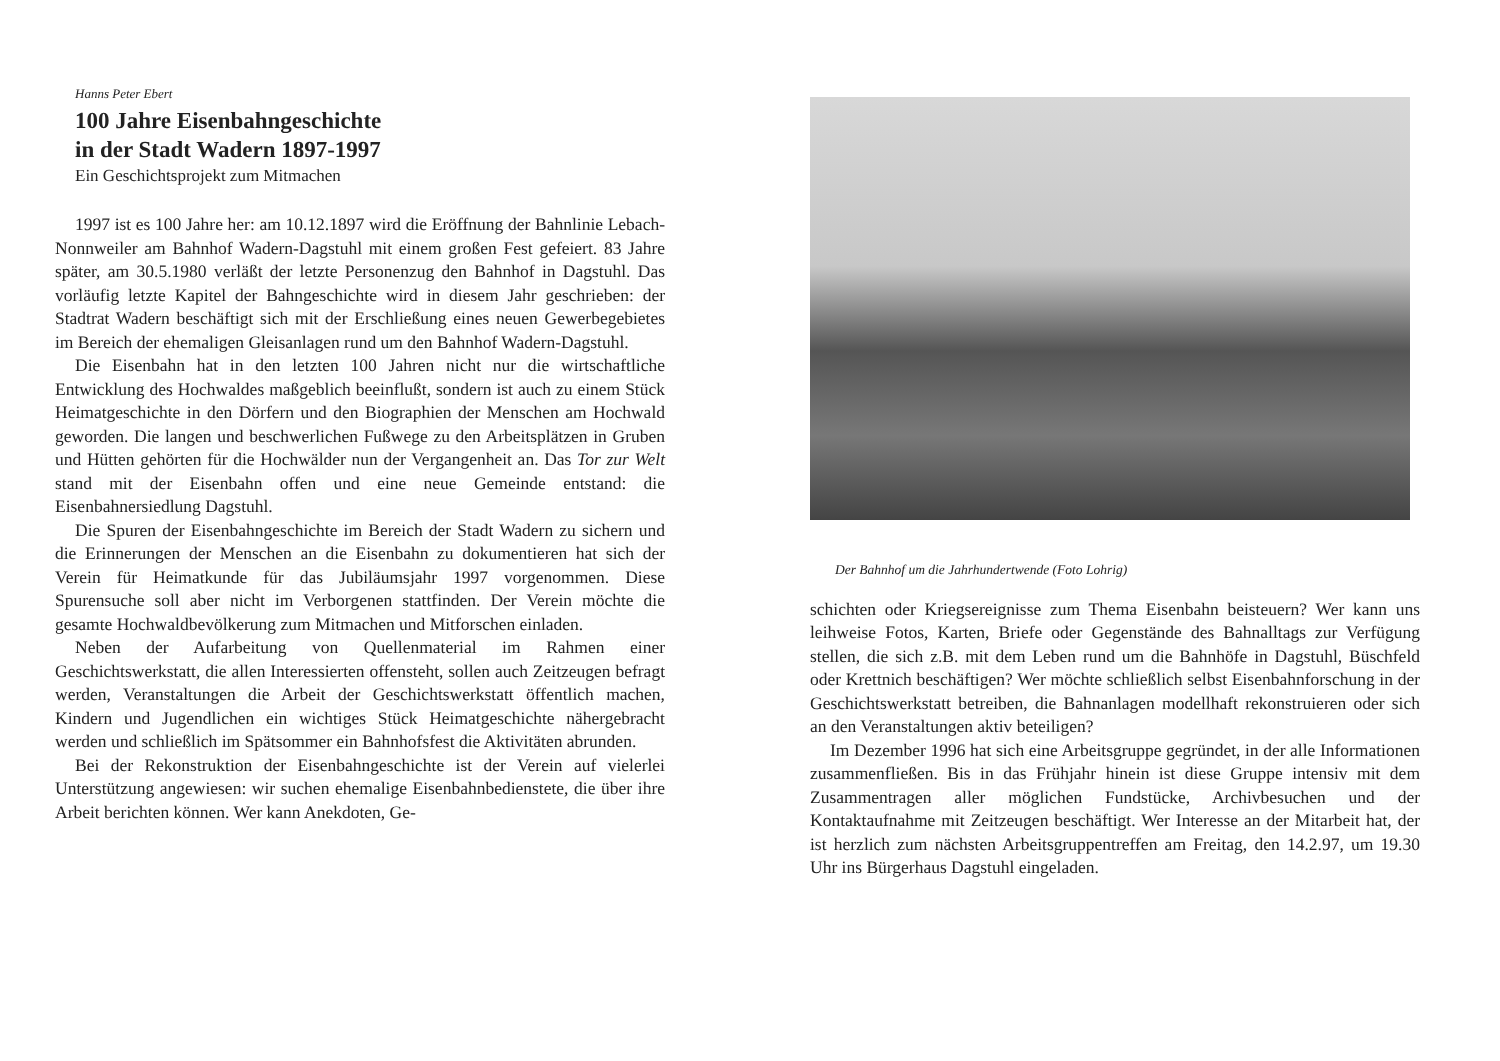Hanns Peter Ebert
100 Jahre Eisenbahngeschichte
in der Stadt Wadern 1897-1997
Ein Geschichtsprojekt zum Mitmachen
1997 ist es 100 Jahre her: am 10.12.1897 wird die Eröffnung der Bahnlinie Lebach-Nonnweiler am Bahnhof Wadern-Dagstuhl mit einem großen Fest gefeiert. 83 Jahre später, am 30.5.1980 verläßt der letzte Personenzug den Bahnhof in Dagstuhl. Das vorläufig letzte Kapitel der Bahngeschichte wird in diesem Jahr geschrieben: der Stadtrat Wadern beschäftigt sich mit der Erschließung eines neuen Gewerbegebietes im Bereich der ehemaligen Gleisanlagen rund um den Bahnhof Wadern-Dagstuhl.
Die Eisenbahn hat in den letzten 100 Jahren nicht nur die wirtschaftliche Entwicklung des Hochwaldes maßgeblich beeinflußt, sondern ist auch zu einem Stück Heimatgeschichte in den Dörfern und den Biographien der Menschen am Hochwald geworden. Die langen und beschwerlichen Fußwege zu den Arbeitsplätzen in Gruben und Hütten gehörten für die Hochwälder nun der Vergangenheit an. Das Tor zur Welt stand mit der Eisenbahn offen und eine neue Gemeinde entstand: die Eisenbahnersiedlung Dagstuhl.
Die Spuren der Eisenbahngeschichte im Bereich der Stadt Wadern zu sichern und die Erinnerungen der Menschen an die Eisenbahn zu dokumentieren hat sich der Verein für Heimatkunde für das Jubiläumsjahr 1997 vorgenommen. Diese Spurensuche soll aber nicht im Verborgenen stattfinden. Der Verein möchte die gesamte Hochwaldbevölkerung zum Mitmachen und Mitforschen einladen.
Neben der Aufarbeitung von Quellenmaterial im Rahmen einer Geschichtswerkstatt, die allen Interessierten offensteht, sollen auch Zeitzeugen befragt werden, Veranstaltungen die Arbeit der Geschichtswerkstatt öffentlich machen, Kindern und Jugendlichen ein wichtiges Stück Heimatgeschichte nähergebracht werden und schließlich im Spätsommer ein Bahnhofsfest die Aktivitäten abrunden.
Bei der Rekonstruktion der Eisenbahngeschichte ist der Verein auf vielerlei Unterstützung angewiesen: wir suchen ehemalige Eisenbahnbedienstete, die über ihre Arbeit berichten können. Wer kann Anekdoten, Ge-
Der Bahnhof um die Jahrhundertwende (Foto Lohrig)
schichten oder Kriegsereignisse zum Thema Eisenbahn beisteuern? Wer kann uns leihweise Fotos, Karten, Briefe oder Gegenstände des Bahnalltags zur Verfügung stellen, die sich z.B. mit dem Leben rund um die Bahnhöfe in Dagstuhl, Büschfeld oder Krettnich beschäftigen? Wer möchte schließlich selbst Eisenbahnforschung in der Geschichtswerkstatt betreiben, die Bahnanlagen modellhaft rekonstruieren oder sich an den Veranstaltungen aktiv beteiligen?
Im Dezember 1996 hat sich eine Arbeitsgruppe gegründet, in der alle Informationen zusammenfließen. Bis in das Frühjahr hinein ist diese Gruppe intensiv mit dem Zusammentragen aller möglichen Fundstücke, Archivbesuchen und der Kontaktaufnahme mit Zeitzeugen beschäftigt. Wer Interesse an der Mitarbeit hat, der ist herzlich zum nächsten Arbeitsgruppentreffen am Freitag, den 14.2.97, um 19.30 Uhr ins Bürgerhaus Dagstuhl eingeladen.